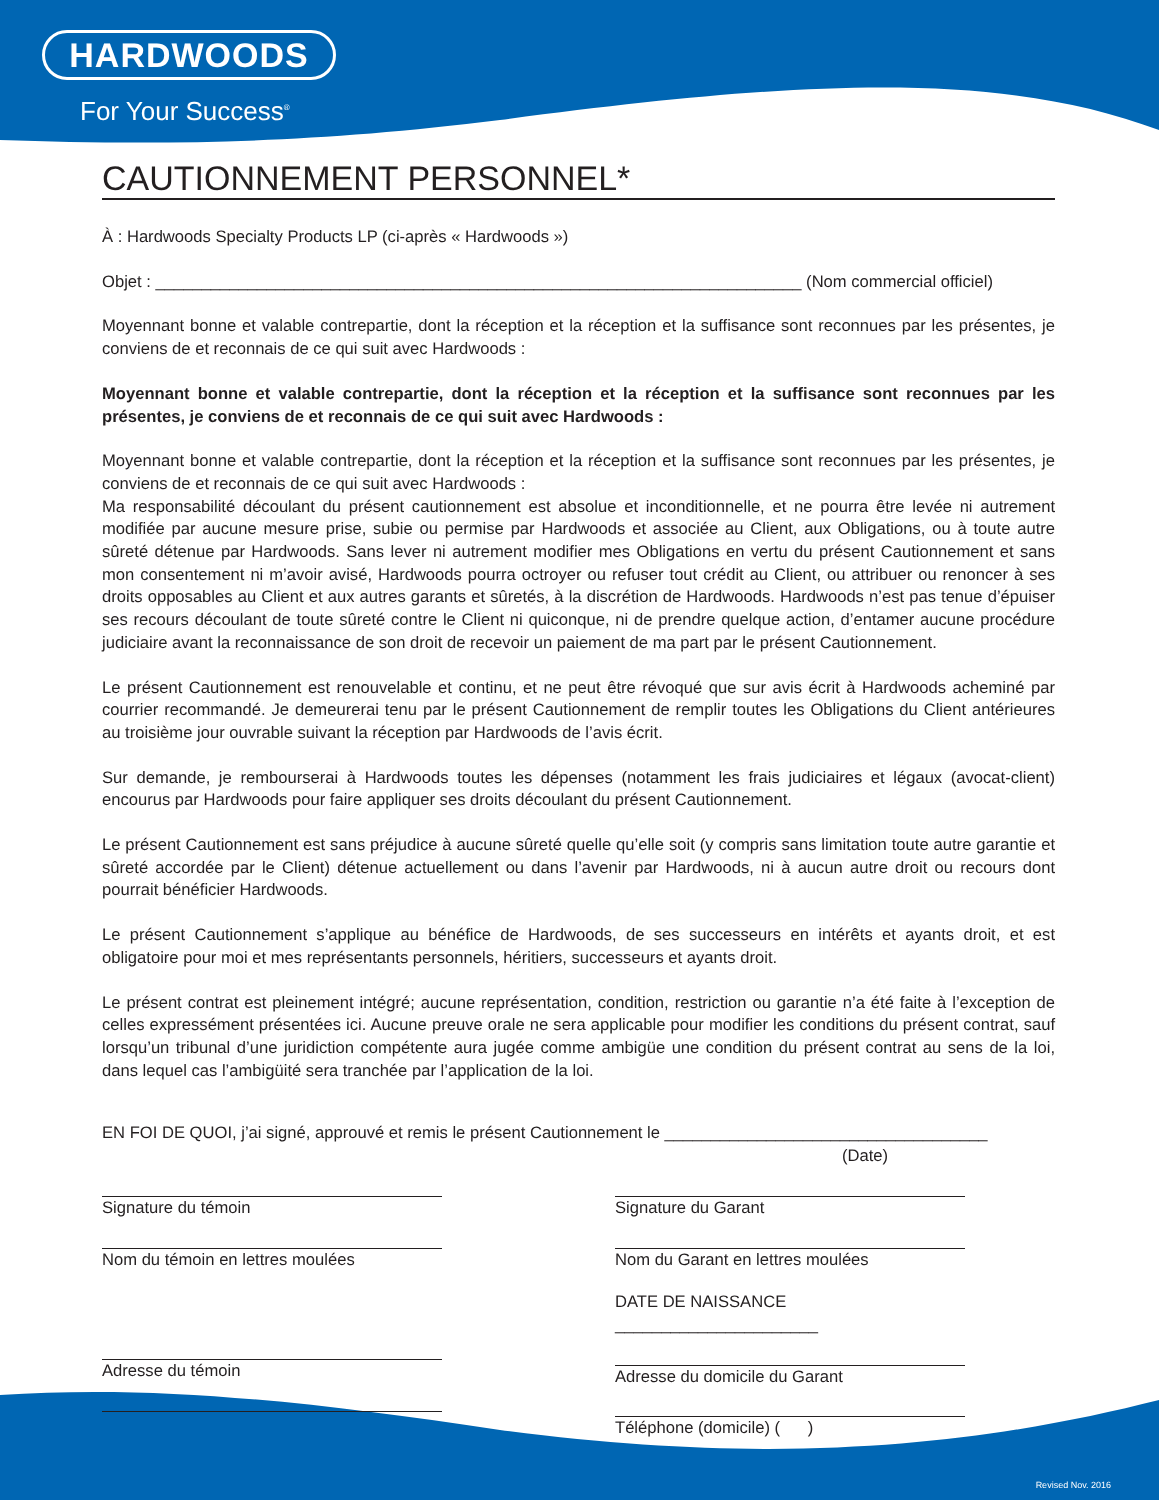HARDWOODS
For Your Success<sup>®</sup>
CAUTIONNEMENT PERSONNEL*
À : Hardwoods Specialty Products LP (ci-après « Hardwoods »)
Objet : ______________________________________________________________________ (Nom commercial officiel)
Moyennant bonne et valable contrepartie, dont la réception et la réception et la suffisance sont reconnues par les présentes, je conviens de et reconnais de ce qui suit avec Hardwoods :
Moyennant bonne et valable contrepartie, dont la réception et la réception et la suffisance sont reconnues par les présentes, je conviens de et reconnais de ce qui suit avec Hardwoods :
Moyennant bonne et valable contrepartie, dont la réception et la réception et la suffisance sont reconnues par les présentes, je conviens de et reconnais de ce qui suit avec Hardwoods :
Ma responsabilité découlant du présent cautionnement est absolue et inconditionnelle, et ne pourra être levée ni autrement modifiée par aucune mesure prise, subie ou permise par Hardwoods et associée au Client, aux Obligations, ou à toute autre sûreté détenue par Hardwoods. Sans lever ni autrement modifier mes Obligations en vertu du présent Cautionnement et sans mon consentement ni m’avoir avisé, Hardwoods pourra octroyer ou refuser tout crédit au Client, ou attribuer ou renoncer à ses droits opposables au Client et aux autres garants et sûretés, à la discrétion de Hardwoods. Hardwoods n’est pas tenue d’épuiser ses recours découlant de toute sûreté contre le Client ni quiconque, ni de prendre quelque action, d’entamer aucune procédure judiciaire avant la reconnaissance de son droit de recevoir un paiement de ma part par le présent Cautionnement.
Le présent Cautionnement est renouvelable et continu, et ne peut être révoqué que sur avis écrit à Hardwoods acheminé par courrier recommandé. Je demeurerai tenu par le présent Cautionnement de remplir toutes les Obligations du Client antérieures au troisième jour ouvrable suivant la réception par Hardwoods de l’avis écrit.
Sur demande, je rembourserai à Hardwoods toutes les dépenses (notamment les frais judiciaires et légaux (avocat-client) encourus par Hardwoods pour faire appliquer ses droits découlant du présent Cautionnement.
Le présent Cautionnement est sans préjudice à aucune sûreté quelle qu’elle soit (y compris sans limitation toute autre garantie et sûreté accordée par le Client) détenue actuellement ou dans l’avenir par Hardwoods, ni à aucun autre droit ou recours dont pourrait bénéficier Hardwoods.
Le présent Cautionnement s’applique au bénéfice de Hardwoods, de ses successeurs en intérêts et ayants droit, et est obligatoire pour moi et mes représentants personnels, héritiers, successeurs et ayants droit.
Le présent contrat est pleinement intégré; aucune représentation, condition, restriction ou garantie n’a été faite à l’exception de celles expressément présentées ici. Aucune preuve orale ne sera applicable pour modifier les conditions du présent contrat, sauf lorsqu’un tribunal d’une juridiction compétente aura jugée comme ambigüe une condition du présent contrat au sens de la loi, dans lequel cas l’ambigüité sera tranchée par l’application de la loi.
EN FOI DE QUOI, j’ai signé, approuvé et remis le présent Cautionnement le ___________________________________
(Date)
Signature du témoin
Nom du témoin en lettres moulées
Adresse du témoin
Signature du Garant
Nom du Garant en lettres moulées
DATE DE NAISSANCE ______________________
Adresse du domicile du Garant
Téléphone (domicile) ( )
Revised Nov. 2016